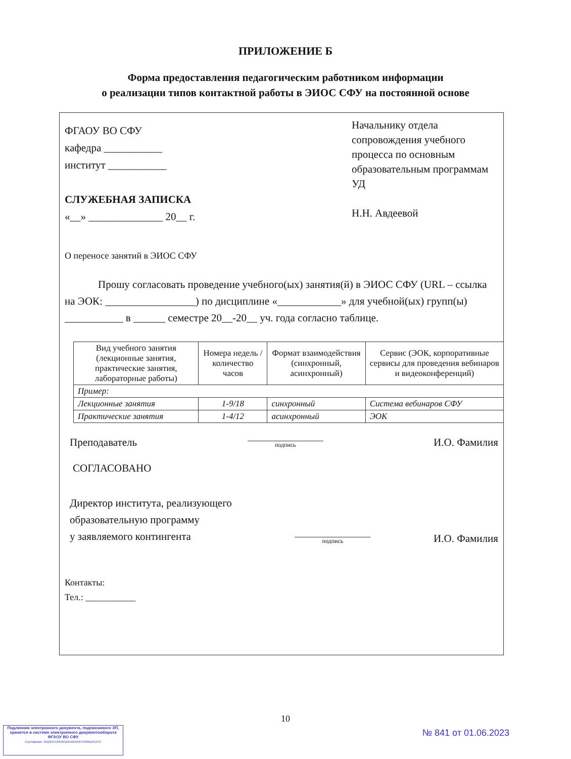ПРИЛОЖЕНИЕ Б
Форма предоставления педагогическим работником информации
о реализации типов контактной работы в ЭИОС СФУ на постоянной основе
ФГАОУ ВО СФУ
кафедра ___________
институт ___________
СЛУЖЕБНАЯ ЗАПИСКА
«__» ______________ 20__ г.
Начальнику отдела сопровождения учебного процесса по основным образовательным программам УД
Н.Н. Авдеевой
О переносе занятий в ЭИОС СФУ
Прошу согласовать проведение учебного(ых) занятия(й) в ЭИОС СФУ (URL – ссылка на ЭОК: _________________) по дисциплине «____________» для учебной(ых) групп(ы) ___________ в ______ семестре 20__-20__ уч. года согласно таблице.
| Вид учебного занятия (лекционные занятия, практические занятия, лабораторные работы) | Номера недель / количество часов | Формат взаимодействия (синхронный, асинхронный) | Сервис (ЭОК, корпоративные сервисы для проведения вебинаров и видеоконференций) |
| --- | --- | --- | --- |
| Пример: | | | |
| Лекционные занятия | 1-9/18 | синхронный | Система вебинаров СФУ |
| Практические занятия | 1-4/12 | асинхронный | ЭОК |
Преподаватель
подпись
И.О. Фамилия
СОГЛАСОВАНО
Директор института, реализующего
образовательную программу
у заявляемого контингента
подпись
И.О. Фамилия
Контакты:
Тел.: ___________
10
Подлинник электронного документа, подписанного ЭП, хранится в системе электронного документооборота ФГАОУ ВО СФУ
Сертификат: 01B35C53350CB35A6424FC999D24137C
№ 841 от 01.06.2023